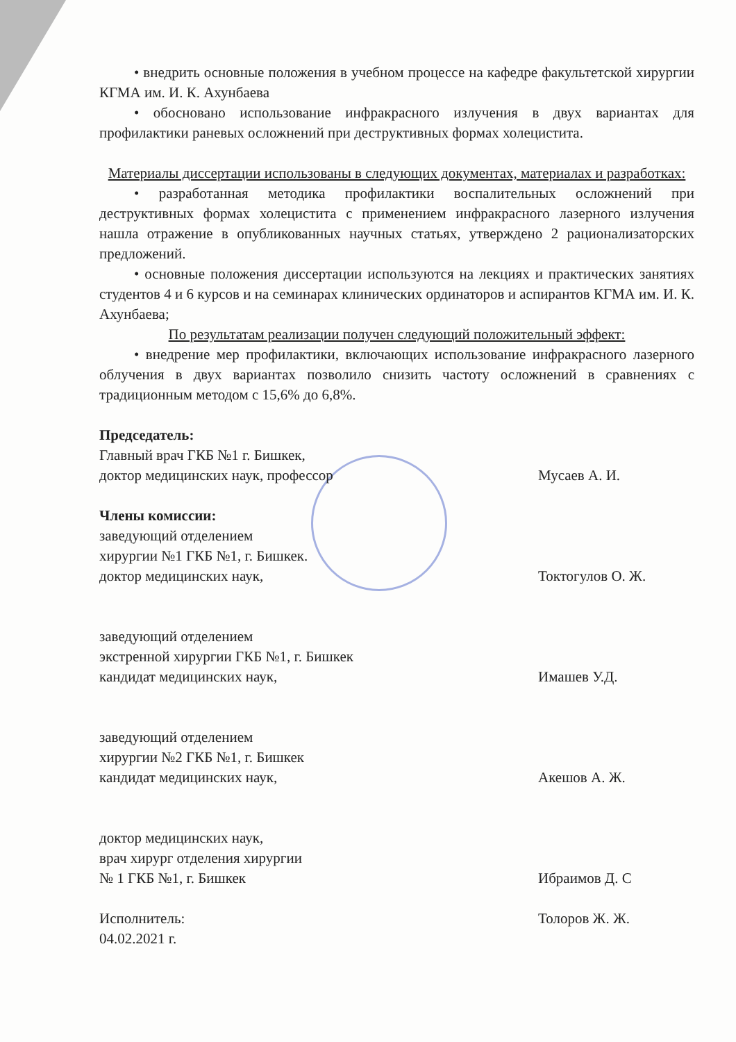• внедрить основные положения в учебном процессе на кафедре факультетской хирургии КГМА им. И. К. Ахунбаева
• обосновано использование инфракрасного излучения в двух вариантах для профилактики раневых осложнений при деструктивных формах холецистита.
Материалы диссертации использованы в следующих документах, материалах и разработках:
• разработанная методика профилактики воспалительных осложнений при деструктивных формах холецистита с применением инфракрасного лазерного излучения нашла отражение в опубликованных научных статьях, утверждено 2 рационализаторских предложений.
• основные положения диссертации используются на лекциях и практических занятиях студентов 4 и 6 курсов и на семинарах клинических ординаторов и аспирантов КГМА им. И. К. Ахунбаева;
По результатам реализации получен следующий положительный эффект:
• внедрение мер профилактики, включающих использование инфракрасного лазерного облучения в двух вариантах позволило снизить частоту осложнений в сравнениях с традиционным методом с 15,6% до 6,8%.
Председатель:
Главный врач ГКБ №1 г. Бишкек,
доктор медицинских наук, профессор Мусаев А. И.
Члены комиссии:
заведующий отделением
хирургии №1 ГКБ №1, г. Бишкек.
доктор медицинских наук, Токтогулов О. Ж.
заведующий отделением
экстренной хирургии ГКБ №1, г. Бишкек
кандидат медицинских наук, Имашев У.Д.
заведующий отделением
хирургии №2 ГКБ №1, г. Бишкек
кандидат медицинских наук, Акешов А. Ж.
доктор медицинских наук,
врач хирург отделения хирургии
№ 1 ГКБ №1, г. Бишкек Ибраимов Д. С
Исполнитель: Толоров Ж. Ж.
04.02.2021 г.